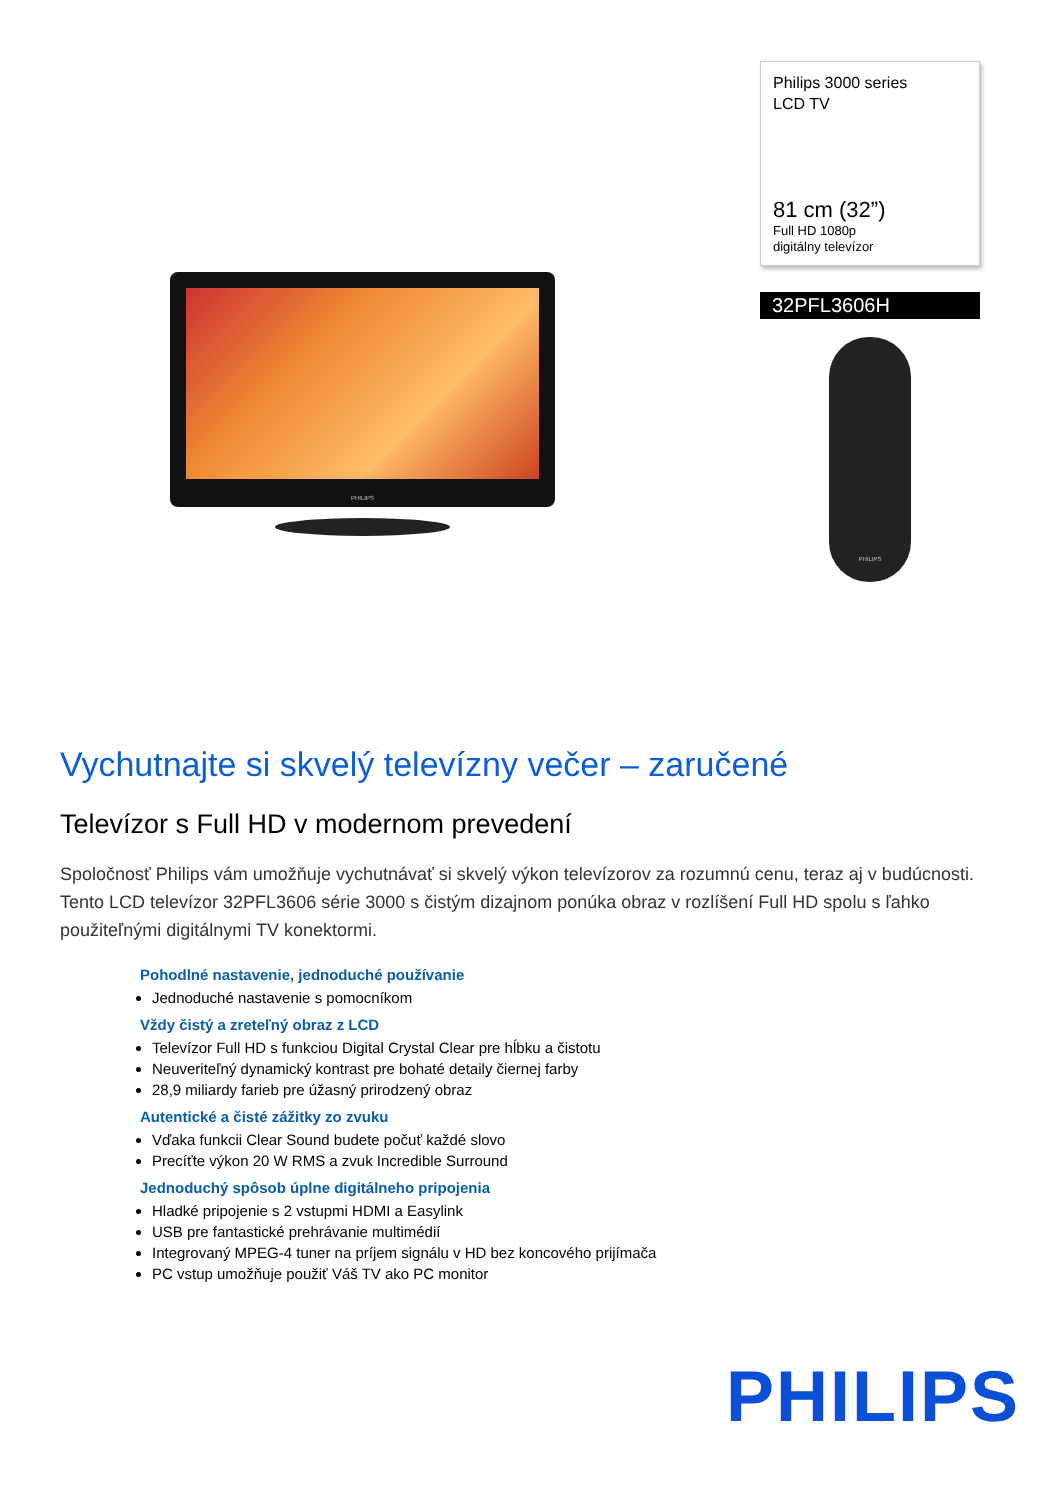PHILIPS
Philips 3000 series
LCD TV
81 cm (32”)
Full HD 1080p
digitálny televízor
32PFL3606H
PHILIPS
Vychutnajte si skvelý televízny večer – zaručené
Televízor s Full HD v modernom prevedení
Spoločnosť Philips vám umožňuje vychutnávať si skvelý výkon televízorov za rozumnú cenu, teraz aj v budúcnosti. Tento LCD televízor 32PFL3606 série 3000 s čistým dizajnom ponúka obraz v rozlíšení Full HD spolu s ľahko použiteľnými digitálnymi TV konektormi.
Pohodlné nastavenie, jednoduché používanie
Jednoduché nastavenie s pomocníkom
Vždy čistý a zreteľný obraz z LCD
Televízor Full HD s funkciou Digital Crystal Clear pre hĺbku a čistotu
Neuveriteľný dynamický kontrast pre bohaté detaily čiernej farby
28,9 miliardy farieb pre úžasný prirodzený obraz
Autentické a čisté zážitky zo zvuku
Vďaka funkcii Clear Sound budete počuť každé slovo
Precíťte výkon 20 W RMS a zvuk Incredible Surround
Jednoduchý spôsob úplne digitálneho pripojenia
Hladké pripojenie s 2 vstupmi HDMI a Easylink
USB pre fantastické prehrávanie multimédií
Integrovaný MPEG-4 tuner na príjem signálu v HD bez koncového prijímača
PC vstup umožňuje použiť Váš TV ako PC monitor
PHILIPS